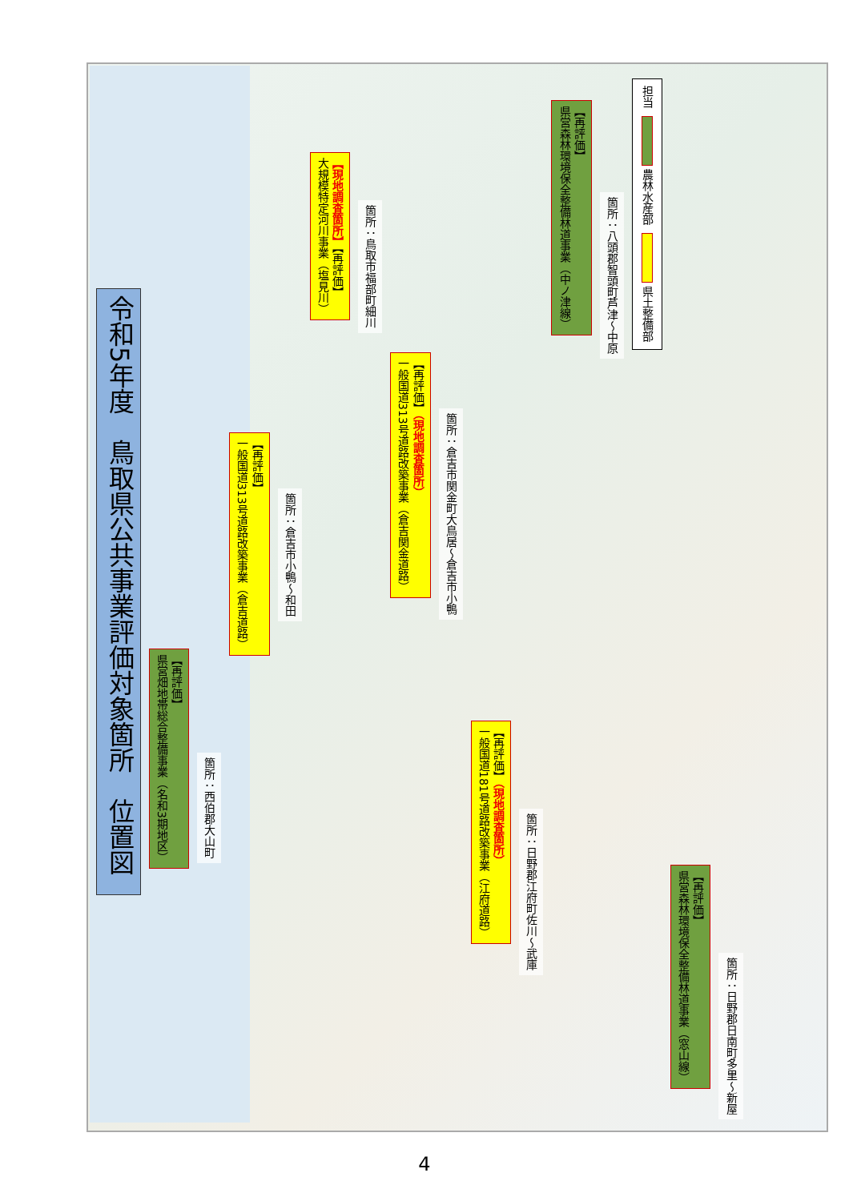令和5年度　鳥取県公共事業評価対象箇所　位置図
【再評価】
県営畑地帯総合整備事業（名和3期地区）
箇所：西伯郡大山町
【再評価】
一般国道313号道路改築事業（倉吉道路）
箇所：倉吉市小鴨～和田
【現地調査箇所】【再評価】
大規模特定河川事業（塩見川）
箇所：鳥取市福部町細川
【再評価】（現地調査箇所）
一般国道313号道路改築事業（倉吉関金道路）
箇所：倉吉市関金町大鳥居～倉吉市小鴨
【再評価】（現地調査箇所）
一般国道181号道路改築事業（江府道路）
箇所：日野郡江府町佐川～武庫
【再評価】
県営森林環境保全整備林道事業（中ノ津線）
箇所：八頭郡智頭町芦津～中原
担当
農林水産部
県土整備部
【再評価】
県営森林環境保全整備林道事業（窓山線）
箇所：日野郡日南町多里～新屋
4